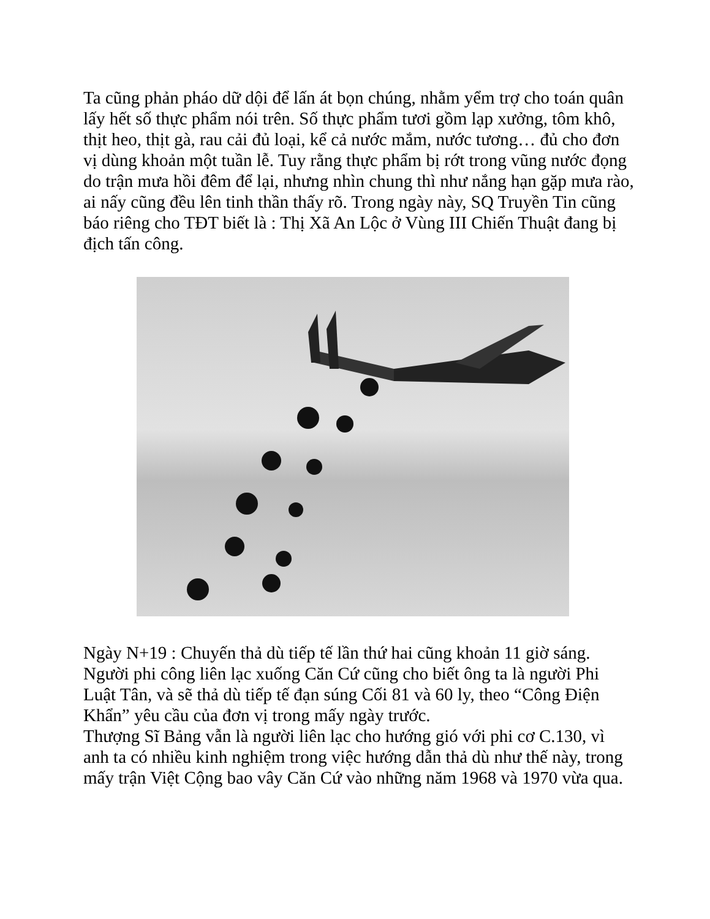Ta cũng phản pháo dữ dội để lấn át bọn chúng, nhằm yểm trợ cho toán quân lấy hết số thực phẩm nói trên. Số thực phẩm tươi gồm lạp xưởng, tôm khô, thịt heo, thịt gà, rau cải đủ loại, kể cả nước mắm, nước tương… đủ cho đơn vị dùng khoản một tuần lễ. Tuy rằng thực phẩm bị rớt trong vũng nước đọng do trận mưa hồi đêm để lại, nhưng nhìn chung thì như nắng hạn gặp mưa rào, ai nấy cũng đều lên tinh thần thấy rõ. Trong ngày này, SQ Truyền Tin cũng báo riêng cho TĐT biết là : Thị Xã An Lộc ở Vùng III Chiến Thuật đang bị địch tấn công.
Ngày N+19 : Chuyến thả dù tiếp tế lần thứ hai cũng khoản 11 giờ sáng. Người phi công liên lạc xuống Căn Cứ cũng cho biết ông ta là người Phi Luật Tân, và sẽ thả dù tiếp tế đạn súng Cối 81 và 60 ly, theo “Công Điện Khẩn” yêu cầu của đơn vị trong mấy ngày trước.
Thượng Sĩ Bảng vẫn là người liên lạc cho hướng gió với phi cơ C.130, vì anh ta có nhiều kinh nghiệm trong việc hướng dẫn thả dù như thế này, trong mấy trận Việt Cộng bao vây Căn Cứ vào những năm 1968 và 1970 vừa qua.